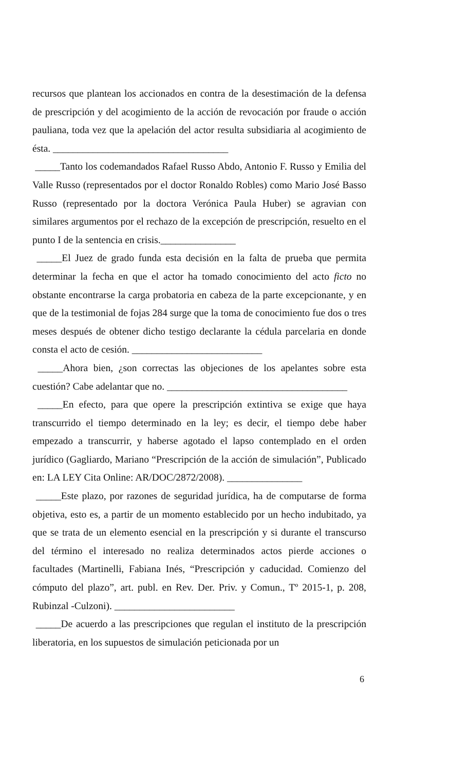recursos que plantean los accionados en contra de la desestimación de la defensa de prescripción y del acogimiento de la acción de revocación por fraude o acción pauliana, toda vez que la apelación del actor resulta subsidiaria al acogimiento de ésta. ___________________________________
_____Tanto los codemandados Rafael Russo Abdo, Antonio F. Russo y Emilia del Valle Russo (representados por el doctor Ronaldo Robles) como Mario José Basso Russo (representado por la doctora Verónica Paula Huber) se agravian con similares argumentos por el rechazo de la excepción de prescripción, resuelto en el punto I de la sentencia en crisis._______________
_____El Juez de grado funda esta decisión en la falta de prueba que permita determinar la fecha en que el actor ha tomado conocimiento del acto ficto no obstante encontrarse la carga probatoria en cabeza de la parte excepcionante, y en que de la testimonial de fojas 284 surge que la toma de conocimiento fue dos o tres meses después de obtener dicho testigo declarante la cédula parcelaria en donde consta el acto de cesión. __________________________
_____Ahora bien, ¿son correctas las objeciones de los apelantes sobre esta cuestión? Cabe adelantar que no. ____________________________________
_____En efecto, para que opere la prescripción extintiva se exige que haya transcurrido el tiempo determinado en la ley; es decir, el tiempo debe haber empezado a transcurrir, y haberse agotado el lapso contemplado en el orden jurídico (Gagliardo, Mariano “Prescripción de la acción de simulación”, Publicado en: LA LEY Cita Online: AR/DOC/2872/2008). _______________
_____Este plazo, por razones de seguridad jurídica, ha de computarse de forma objetiva, esto es, a partir de un momento establecido por un hecho indubitado, ya que se trata de un elemento esencial en la prescripción y si durante el transcurso del término el interesado no realiza determinados actos pierde acciones o facultades (Martinelli, Fabiana Inés, “Prescripción y caducidad. Comienzo del cómputo del plazo”, art. publ. en Rev. Der. Priv. y Comun., Tº 2015-1, p. 208, Rubinzal -Culzoni). ________________________
_____De acuerdo a las prescripciones que regulan el instituto de la prescripción liberatoria, en los supuestos de simulación peticionada por un
6